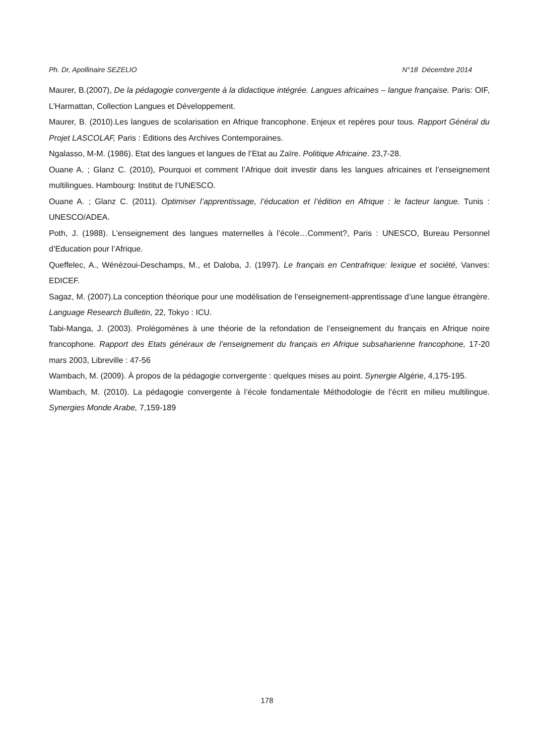Ph. Dr, Apollinaire SEZELIO N°18 Décembre 2014
Maurer, B.(2007), De la pédagogie convergente à la didactique intégrée. Langues africaines – langue française. Paris: OIF, L’Harmattan, Collection Langues et Développement.
Maurer, B. (2010).Les langues de scolarisation en Afrique francophone. Enjeux et repères pour tous. Rapport Général du Projet LASCOLAF, Paris : Éditions des Archives Contemporaines.
Ngalasso, M-M. (1986). Etat des langues et langues de l’Etat au Zaïre. Politique Africaine. 23,7-28.
Ouane A. ; Glanz C. (2010), Pourquoi et comment l’Afrique doit investir dans les langues africaines et l’enseignement multilingues. Hambourg: Institut de l’UNESCO.
Ouane A. ; Glanz C. (2011). Optimiser l’apprentissage, l’éducation et l’édition en Afrique : le facteur langue. Tunis : UNESCO/ADEA.
Poth, J. (1988). L’enseignement des langues maternelles à l’école…Comment?, Paris : UNESCO, Bureau Personnel d’Education pour l’Afrique.
Queffelec, A., Wénézoui-Deschamps, M., et Daloba, J. (1997). Le français en Centrafrique: lexique et société, Vanves: EDICEF.
Sagaz, M. (2007).La conception théorique pour une modélisation de l’enseignement-apprentissage d’une langue étrangère. Language Research Bulletin, 22, Tokyo : ICU.
Tabi-Manga, J. (2003). Prolégomènes à une théorie de la refondation de l’enseignement du français en Afrique noire francophone. Rapport des Etats généraux de l’enseignement du français en Afrique subsaharienne francophone, 17-20 mars 2003, Libreville : 47-56
Wambach, M. (2009). À propos de la pédagogie convergente : quelques mises au point. Synergie Algérie, 4,175-195.
Wambach, M. (2010). La pédagogie convergente à l’école fondamentale Méthodologie de l’écrit en milieu multilingue. Synergies Monde Arabe, 7,159-189
178